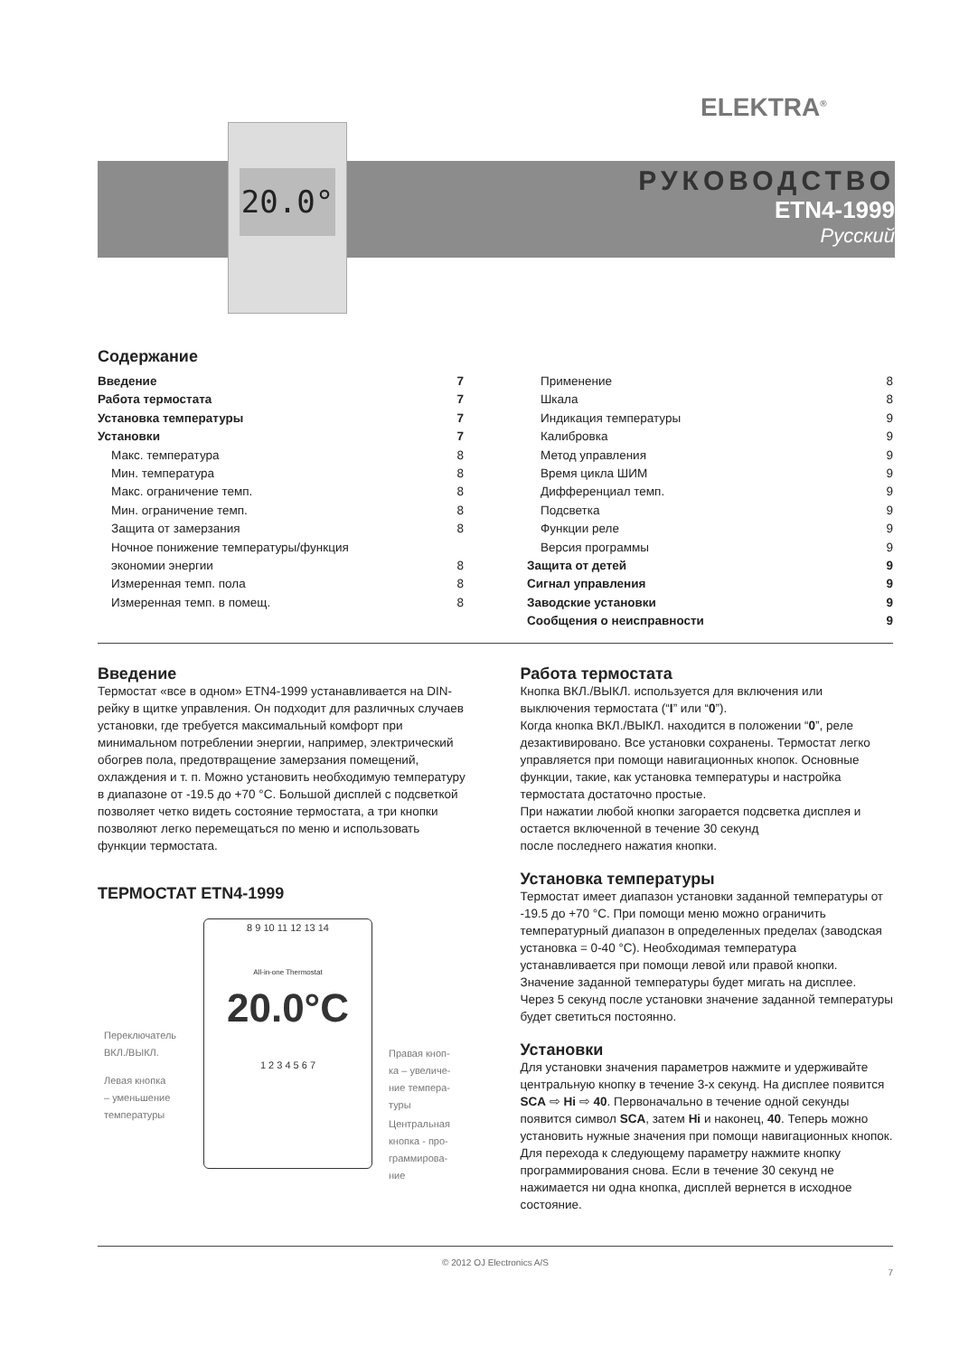ELEKTRA<sup>®</sup>
20.0°
РУКОВОДСТВО
ETN4-1999
Русский
Содержание
Введение 7
Работа термостата 7
Установка температуры 7
Установки 7
Макс. температура 8
Мин. температура 8
Макс. ограничение темп. 8
Мин. ограничение темп. 8
Защита от замерзания 8
Ночное понижение температуры/функция
экономии энергии 8
Измеренная темп. пола 8
Измеренная темп. в помещ. 8
Применение 8
Шкала 8
Индикация температуры 9
Калибровка 9
Метод управления 9
Время цикла ШИМ 9
Дифференциал темп. 9
Подсветка 9
Функции реле 9
Версия программы 9
Защита от детей 9
Сигнал управления 9
Заводские установки 9
Сообщения о неисправности 9
Введение
Термостат «все в одном» ETN4-1999 устанавливается на DIN-рейку в щитке управления. Он подходит для различных случаев установки, где требуется максимальный комфорт при минимальном потреблении энергии, например, электрический обогрев пола, предотвращение замерзания помещений, охлаждения и т. п. Можно установить необходимую температуру в диапазоне от -19.5 до +70 °C. Большой дисплей с подсветкой позволяет четко видеть состояние термостата, а три кнопки позволяют легко перемещаться по меню и использовать функции термостата.
ТЕРМОСТАТ ETN4-1999
8 9 10 11 12 13 14
All-in-one Thermostat
20.0°C
1 2 3 4 5 6 7
Переключатель
ВКЛ./ВЫКЛ.
Левая кнопка
– уменьшение
температуры
Правая кноп-
ка – увеличе-
ние темпера-
туры
Центральная
кнопка - про-
граммирова-
ние
Работа термостата
Кнопка ВКЛ./ВЫКЛ. используется для включения или выключения термостата (“I” или “0”).
Когда кнопка ВКЛ./ВЫКЛ. находится в положении “0”, реле дезактивировано. Все установки сохранены. Термостат легко управляется при помощи навигационных кнопок. Основные функции, такие, как установка температуры и настройка термостата достаточно простые.
При нажатии любой кнопки загорается подсветка дисплея и остается включенной в течение 30 секунд
после последнего нажатия кнопки.
Установка температуры
Термостат имеет диапазон установки заданной температуры от -19.5 до +70 °C. При помощи меню можно ограничить температурный диапазон в определенных пределах (заводская установка = 0-40 °C). Необходимая температура устанавливается при помощи левой или правой кнопки. Значение заданной температуры будет мигать на дисплее. Через 5 секунд после установки значение заданной температуры будет светиться постоянно.
Установки
Для установки значения параметров нажмите и удерживайте центральную кнопку в течение 3-х секунд. На дисплее появится SCA ⇨ Hi ⇨ 40. Первоначально в течение одной секунды появится символ SCA, затем Hi и наконец, 40. Теперь можно установить нужные значения при помощи навигационных кнопок. Для перехода к следующему параметру нажмите кнопку программирования снова. Если в течение 30 секунд не нажимается ни одна кнопка, дисплей вернется в исходное состояние.
© 2012 OJ Electronics A/S
7